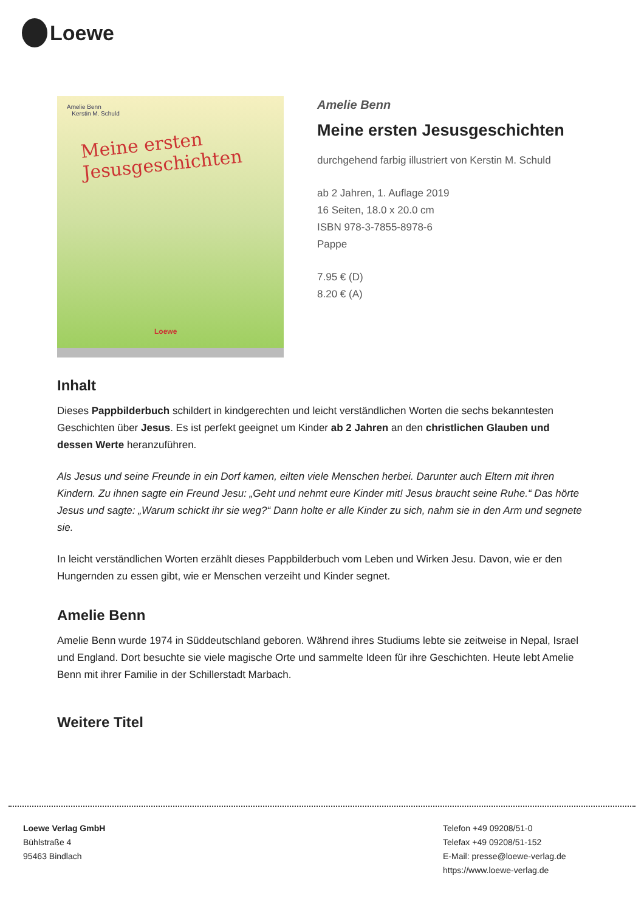Loewe
Amelie Benn
Kerstin M. Schuld
Meine ersten
Jesusgeschichten
Loewe
Amelie Benn
Meine ersten Jesusgeschichten
durchgehend farbig illustriert von Kerstin M. Schuld
ab 2 Jahren, 1. Auflage 2019
16 Seiten, 18.0 x 20.0 cm
ISBN 978-3-7855-8978-6
Pappe
7.95 € (D)
8.20 € (A)
Inhalt
Dieses Pappbilderbuch schildert in kindgerechten und leicht verständlichen Worten die sechs bekanntesten Geschichten über Jesus. Es ist perfekt geeignet um Kinder ab 2 Jahren an den christlichen Glauben und dessen Werte heranzuführen.
Als Jesus und seine Freunde in ein Dorf kamen, eilten viele Menschen herbei. Darunter auch Eltern mit ihren Kindern. Zu ihnen sagte ein Freund Jesu: „Geht und nehmt eure Kinder mit! Jesus braucht seine Ruhe.“ Das hörte Jesus und sagte: „Warum schickt ihr sie weg?“ Dann holte er alle Kinder zu sich, nahm sie in den Arm und segnete sie.
In leicht verständlichen Worten erzählt dieses Pappbilderbuch vom Leben und Wirken Jesu. Davon, wie er den Hungernden zu essen gibt, wie er Menschen verzeiht und Kinder segnet.
Amelie Benn
Amelie Benn wurde 1974 in Süddeutschland geboren. Während ihres Studiums lebte sie zeitweise in Nepal, Israel und England. Dort besuchte sie viele magische Orte und sammelte Ideen für ihre Geschichten. Heute lebt Amelie Benn mit ihrer Familie in der Schillerstadt Marbach.
Weitere Titel
Loewe Verlag GmbH
Bühlstraße 4
95463 Bindlach
Telefon +49 09208/51-0
Telefax +49 09208/51-152
E-Mail: presse@loewe-verlag.de
https://www.loewe-verlag.de